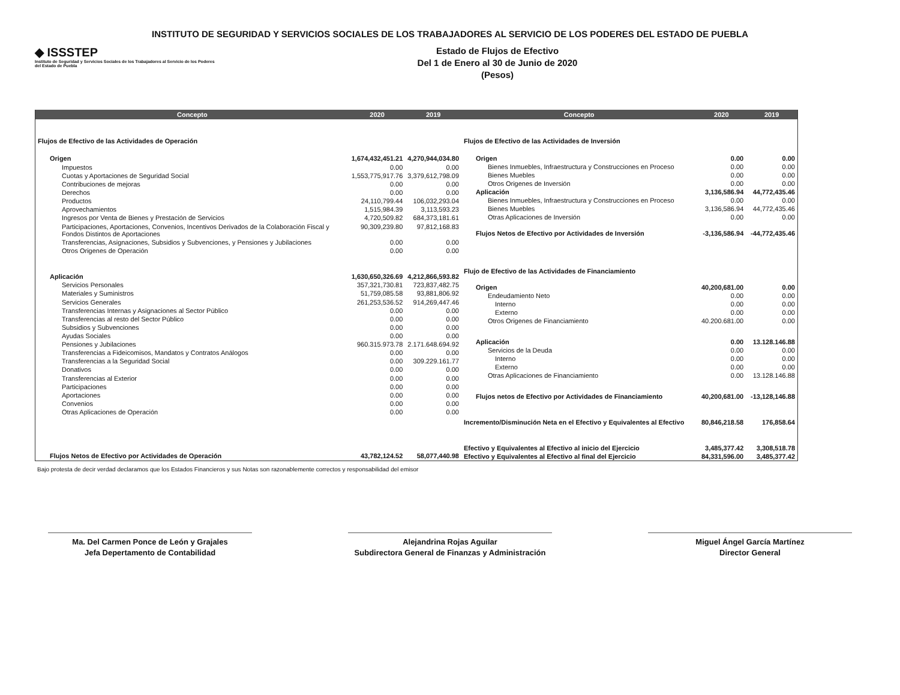INSTITUTO DE SEGURIDAD Y SERVICIOS SOCIALES DE LOS TRABAJADORES AL SERVICIO DE LOS PODERES DEL ESTADO DE PUEBLA
◆ ISSSTEP
Instituto de Seguridad y Servicios Sociales de los Trabajadores al Servicio de los Poderes del Estado de Puebla
Estado de Flujos de Efectivo
Del 1 de Enero al 30 de Junio de 2020
(Pesos)
| Concepto | 2020 | 2019 |
| --- | --- | --- |
| Flujos de Efectivo de las Actividades de Operación | | |
| Origen | 1,674,432,451.21 | 4,270,944,034.80 |
| Impuestos | 0.00 | 0.00 |
| Cuotas y Aportaciones de Seguridad Social | 1,553,775,917.76 | 3,379,612,798.09 |
| Contribuciones de mejoras | 0.00 | 0.00 |
| Derechos | 0.00 | 0.00 |
| Productos | 24,110,799.44 | 106,032,293.04 |
| Aprovechamientos | 1,515,984.39 | 3,113,593.23 |
| Ingresos por Venta de Bienes y Prestación de Servicios | 4,720,509.82 | 684,373,181.61 |
| Participaciones, Aportaciones, Convenios, Incentivos Derivados de la Colaboración Fiscal y Fondos Distintos de Aportaciones | 90,309,239.80 | 97,812,168.83 |
| Transferencias, Asignaciones, Subsidios y Subvenciones, y Pensiones y Jubilaciones | 0.00 | 0.00 |
| Otros Origenes de Operación | 0.00 | 0.00 |
| Aplicación | 1,630,650,326.69 | 4,212,866,593.82 |
| Servicios Personales | 357,321,730.81 | 723,837,482.75 |
| Materiales y Suministros | 51,759,085.58 | 93,881,806.92 |
| Servicios Generales | 261,253,536.52 | 914,269,447.46 |
| Transferencias Internas y Asignaciones al Sector Público | 0.00 | 0.00 |
| Transferencias al resto del Sector Público | 0.00 | 0.00 |
| Subsidios y Subvenciones | 0.00 | 0.00 |
| Ayudas Sociales | 0.00 | 0.00 |
| Pensiones y Jubilaciones | 960.315.973.78 | 2.171.648.694.92 |
| Transferencias a Fideicomisos, Mandatos y Contratos Análogos | 0.00 | 0.00 |
| Transferencias a la Seguridad Social | 0.00 | 309.229.161.77 |
| Donativos | 0.00 | 0.00 |
| Transferencias al Exterior | 0.00 | 0.00 |
| Participaciones | 0.00 | 0.00 |
| Aportaciones | 0.00 | 0.00 |
| Convenios | 0.00 | 0.00 |
| Otras Aplicaciones de Operación | 0.00 | 0.00 |
| Flujos Netos de Efectivo por Actividades de Operación | 43,782,124.52 | 58,077,440.98 |
| Concepto | 2020 | 2019 |
| --- | --- | --- |
| Flujos de Efectivo de las Actividades de Inversión | | |
| Origen | 0.00 | 0.00 |
| Bienes Inmuebles, Infraestructura y Construcciones en Proceso | 0.00 | 0.00 |
| Bienes Muebles | 0.00 | 0.00 |
| Otros Origenes de Inversión | 0.00 | 0.00 |
| Aplicación | 3,136,586.94 | 44,772,435.46 |
| Bienes Inmuebles, Infraestructura y Construcciones en Proceso | 0.00 | 0.00 |
| Bienes Muebles | 3,136,586.94 | 44,772,435.46 |
| Otras Aplicaciones de Inversión | 0.00 | 0.00 |
| Flujos Netos de Efectivo por Actividades de Inversión | -3,136,586.94 | -44,772,435.46 |
| Flujo de Efectivo de las Actividades de Financiamiento | | |
| Origen | 40,200,681.00 | 0.00 |
| Endeudamiento Neto | 0.00 | 0.00 |
| Interno | 0.00 | 0.00 |
| Externo | 0.00 | 0.00 |
| Otros Origenes de Financiamiento | 40.200.681.00 | 0.00 |
| Aplicación | 0.00 | 13.128.146.88 |
| Servicios de la Deuda | 0.00 | 0.00 |
| Interno | 0.00 | 0.00 |
| Externo | 0.00 | 0.00 |
| Otras Aplicaciones de Financiamiento | 0.00 | 13.128.146.88 |
| Flujos netos de Efectivo por Actividades de Financiamiento | 40,200,681.00 | -13,128,146.88 |
| Incremento/Disminución Neta en el Efectivo y Equivalentes al Efectivo | 80,846,218.58 | 176,858.64 |
| Efectivo y Equivalentes al Efectivo al inicio del Ejercicio | 3,485,377.42 | 3,308,518.78 |
| Efectivo y Equivalentes al Efectivo al final del Ejercicio | 84,331,596.00 | 3,485,377.42 |
Bajo protesta de decir verdad declaramos que los Estados Financieros y sus Notas son razonablemente correctos y responsabilidad del emisor
Ma. Del Carmen Ponce de León y Grajales
Jefa Depertamento de Contabilidad
Alejandrina Rojas Aguilar
Subdirectora General de Finanzas y Administración
Miguel Ángel García Martínez
Director General